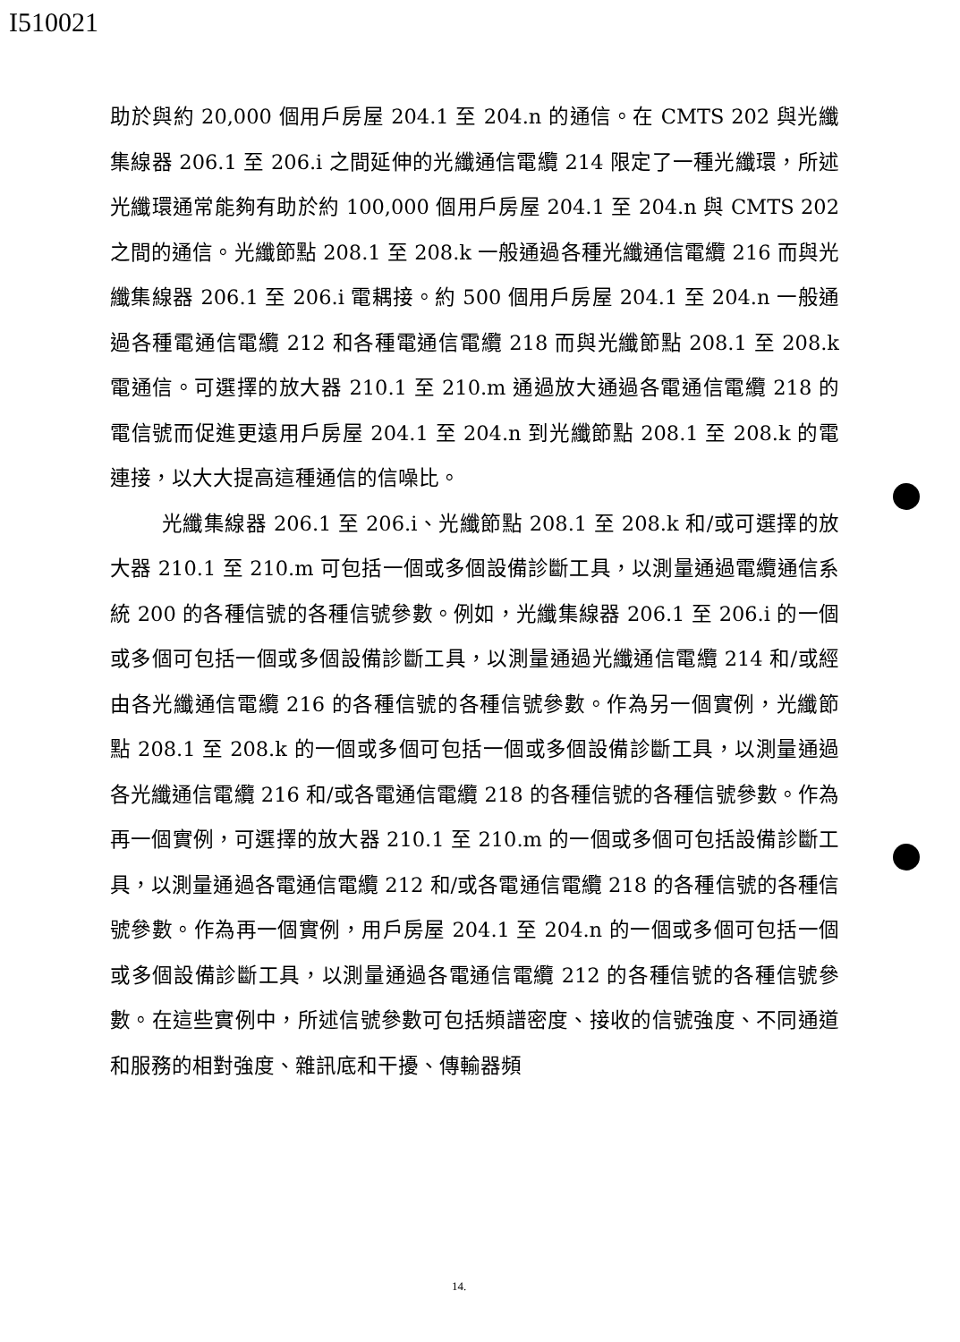I510021
助於與約 20,000 個用戶房屋 204.1 至 204.n 的通信。在 CMTS 202 與光纖集線器 206.1 至 206.i 之間延伸的光纖通信電纜 214 限定了一種光纖環，所述光纖環通常能夠有助於約 100,000 個用戶房屋 204.1 至 204.n 與 CMTS 202 之間的通信。光纖節點 208.1 至 208.k 一般通過各種光纖通信電纜 216 而與光纖集線器 206.1 至 206.i 電耦接。約 500 個用戶房屋 204.1 至 204.n 一般通過各種電通信電纜 212 和各種電通信電纜 218 而與光纖節點 208.1 至 208.k 電通信。可選擇的放大器 210.1 至 210.m 通過放大通過各電通信電纜 218 的電信號而促進更遠用戶房屋 204.1 至 204.n 到光纖節點 208.1 至 208.k 的電連接，以大大提高這種通信的信噪比。
光纖集線器 206.1 至 206.i、光纖節點 208.1 至 208.k 和/或可選擇的放大器 210.1 至 210.m 可包括一個或多個設備診斷工具，以測量通過電纜通信系統 200 的各種信號的各種信號參數。例如，光纖集線器 206.1 至 206.i 的一個或多個可包括一個或多個設備診斷工具，以測量通過光纖通信電纜 214 和/或經由各光纖通信電纜 216 的各種信號的各種信號參數。作為另一個實例，光纖節點 208.1 至 208.k 的一個或多個可包括一個或多個設備診斷工具，以測量通過各光纖通信電纜 216 和/或各電通信電纜 218 的各種信號的各種信號參數。作為再一個實例，可選擇的放大器 210.1 至 210.m 的一個或多個可包括設備診斷工具，以測量通過各電通信電纜 212 和/或各電通信電纜 218 的各種信號的各種信號參數。作為再一個實例，用戶房屋 204.1 至 204.n 的一個或多個可包括一個或多個設備診斷工具，以測量通過各電通信電纜 212 的各種信號的各種信號參數。在這些實例中，所述信號參數可包括頻譜密度、接收的信號強度、不同通道和服務的相對強度、雜訊底和干擾、傳輸器頻
14.